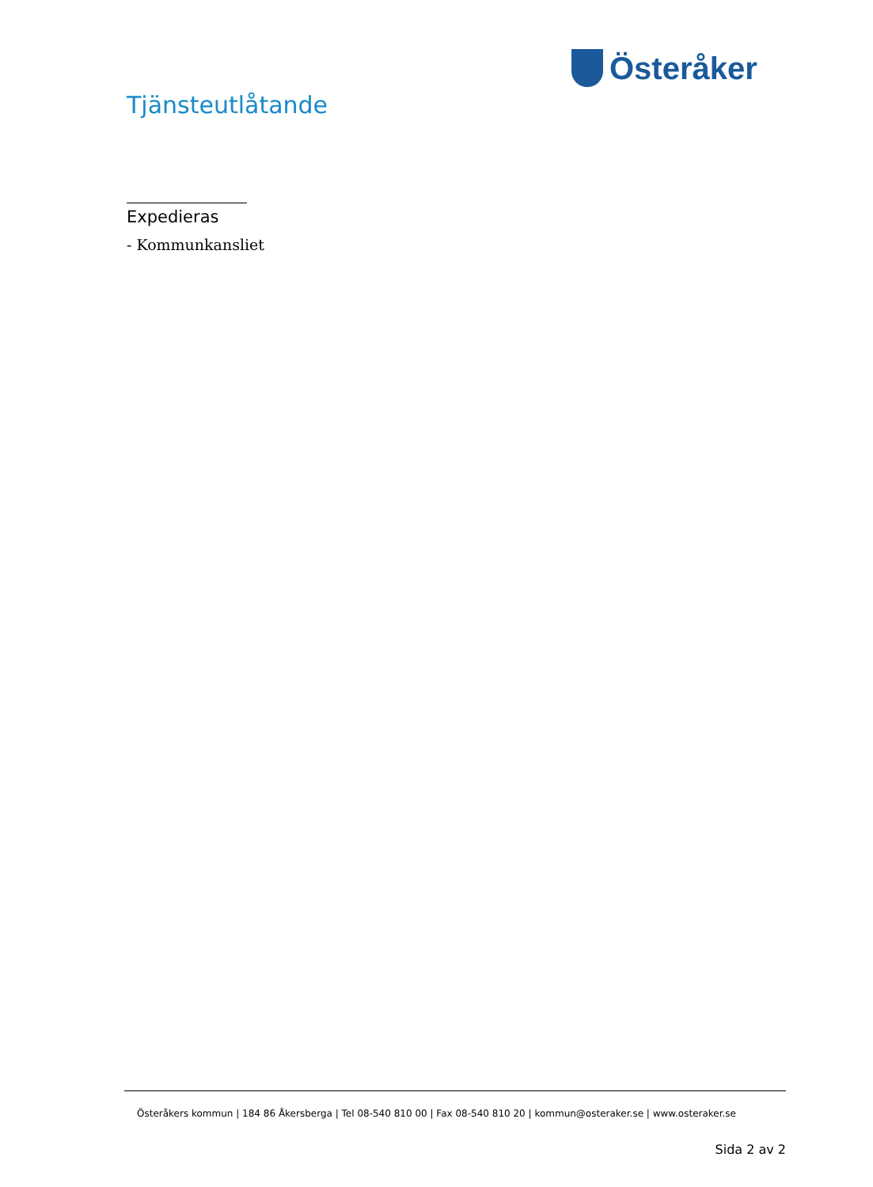Österåker
Tjänsteutlåtande
Expedieras
- Kommunkansliet
Österåkers kommun | 184 86 Åkersberga | Tel 08-540 810 00 | Fax 08-540 810 20 | kommun@osteraker.se | www.osteraker.se
Sida 2 av 2